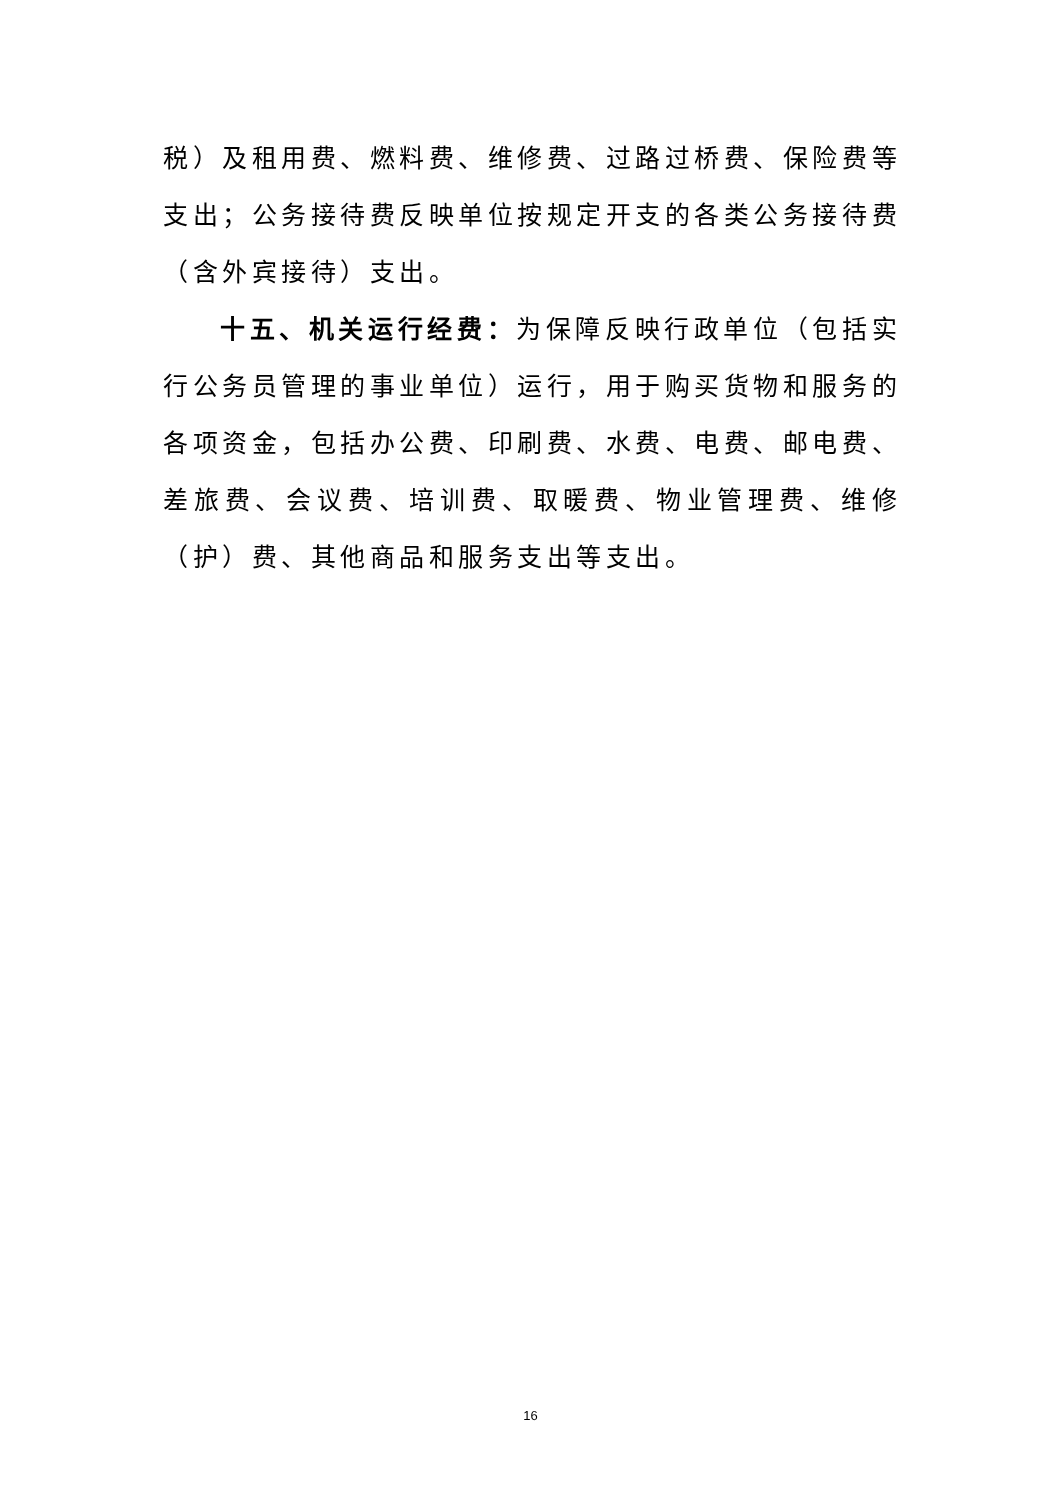税）及租用费、燃料费、维修费、过路过桥费、保险费等支出；公务接待费反映单位按规定开支的各类公务接待费（含外宾接待）支出。
十五、机关运行经费：为保障反映行政单位（包括实行公务员管理的事业单位）运行，用于购买货物和服务的各项资金，包括办公费、印刷费、水费、电费、邮电费、差旅费、会议费、培训费、取暖费、物业管理费、维修（护）费、其他商品和服务支出等支出。
16